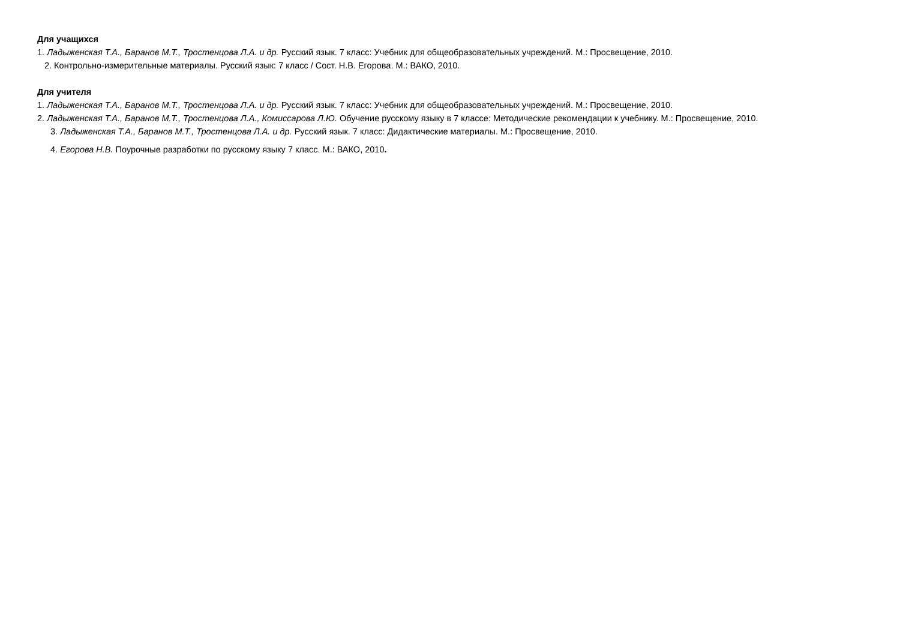Для учащихся
1. Ладыженская Т.А., Баранов М.Т., Тростенцова Л.А. и др. Русский язык. 7 класс: Учебник для общеобразовательных учреждений. М.: Просвещение, 2010.
2. Контрольно-измерительные материалы. Русский язык: 7 класс / Сост. Н.В. Егорова. М.: ВАКО, 2010.
Для учителя
1. Ладыженская Т.А., Баранов М.Т., Тростенцова Л.А. и др. Русский язык. 7 класс: Учебник для общеобразовательных учреждений. М.: Просвещение, 2010.
2. Ладыженская Т.А., Баранов М.Т., Тростенцова Л.А., Комиссарова Л.Ю. Обучение русскому языку в 7 классе: Методические рекомендации к учебнику. М.: Просвещение, 2010.
3. Ладыженская Т.А., Баранов М.Т., Тростенцова Л.А. и др. Русский язык. 7 класс: Дидактические материалы. М.: Просвещение, 2010.
4. Егорова Н.В. Поурочные разработки по русскому языку 7 класс. М.: ВАКО, 2010.